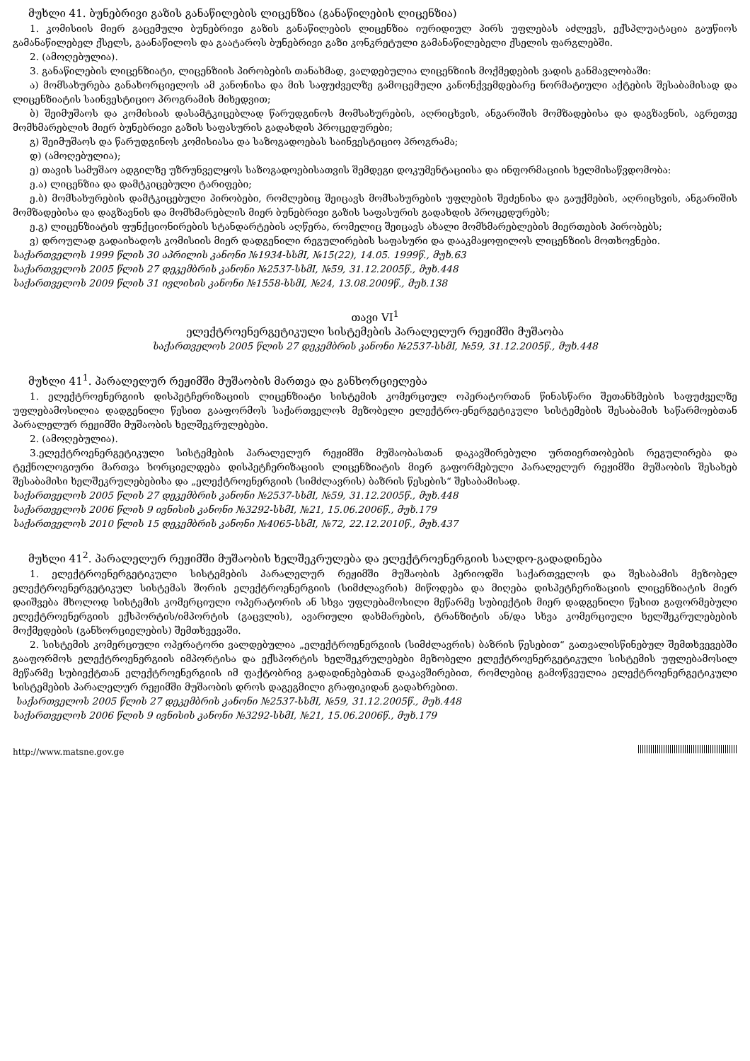მუხლი 41. ბუნებრივი გაზის განაწილების ლიცენზია (განაწილების ლიცენზია)
1. კომისიის მიერ გაცემული ბუნებრივი გაზის განაწილების ლიცენზია იურიდიულ პირს უფლებას აძლევს, ექსპლუატაცია გაუწიოს გამანაწილებელ ქსელს, გაანაწილოს და გაატაროს ბუნებრივი გაზი კონკრეტული გამანაწილებელი ქსელის ფარგლებში.
2. (ამოღებულია).
3. განაწილების ლიცენზიატი, ლიცენზიის პირობების თანახმად, ვალდებულია ლიცენზიის მოქმედების ვადის განმავლობაში:
ა) მომსახურება განახორციელოს ამ კანონისა და მის საფუძველზე გამოცემული კანონქვემდებარე ნორმატიული აქტების შესაბამისად და ლიცენზიატის საინვესტიციო პროგრამის მიხედვით;
ბ) შეიმუშაოს და კომისიას დასამტკიცებლად წარუდგინოს მომსახურების, აღრიცხვის, ანგარიშის მომზადებისა და დაგზავნის, აგრეთვე მომხმარებლის მიერ ბუნებრივი გაზის საფასურის გადახდის პროცედურები;
გ) შეიმუშაოს და წარუდგინოს კომისიასა და საზოგადოებას საინვესტიციო პროგრამა;
დ) (ამოღებულია);
ე) თავის სამუშაო ადგილზე უზრუნველყოს საზოგადოებისათვის შემდეგი დოკუმენტაციისა და ინფორმაციის ხელმისაწვდომობა:
ე.ა) ლიცენზია და დამტკიცებული ტარიფები;
ე.ბ) მომსახურების დამტკიცებული პირობები, რომლებიც შეიცავს მომსახურების უფლების შეძენისა და გაუქმების, აღრიცხვის, ანგარიშის მომზადებისა და დაგზავნის და მომხმარებლის მიერ ბუნებრივი გაზის საფასურის გადახდის პროცედურებს;
ე.გ) ლიცენზიატის ფუნქციონირების სტანდარტების აღწერა, რომელიც შეიცავს ახალი მომხმარებლების მიერთების პირობებს;
ვ) დროულად გადაიხადოს კომისიის მიერ დადგენილი რეგულირების საფასური და დააკმაყოფილოს ლიცენზიის მოთხოვნები.
საქართველოს 1999 წლის 30 აპრილის კანონი №1934-სსმI, №15(22), 14.05. 1999წ., მუხ.63
საქართველოს 2005 წლის 27 დეკემბრის კანონი №2537-სსმI, №59, 31.12.2005წ., მუხ.448
საქართველოს 2009 წლის 31 ივლისის კანონი №1558-სსმI, №24, 13.08.2009წ., მუხ.138
თავი VI<sup>1</sup>
ელექტროენერგეტიკული სისტემების პარალელურ რეჟიმში მუშაობა
საქართველოს 2005 წლის 27 დეკემბრის კანონი №2537-სსმI, №59, 31.12.2005წ., მუხ.448
მუხლი 41<sup>1</sup>. პარალელურ რეჟიმში მუშაობის მართვა და განხორციელება
1. ელექტროენერგიის დისპეტჩერიზაციის ლიცენზიატი სისტემის კომერციულ ოპერატორთან წინასწარი შეთანხმების საფუძველზე უფლებამოსილია დადგენილი წესით გააფორმოს საქართველოს მეზობელი ელექტრო-ენერგეტიკული სისტემების შესაბამის საწარმოებთან პარალელურ რეჟიმში მუშაობის ხელშეკრულებები.
2. (ამოღებულია).
3.ელექტროენერგეტიკული სისტემების პარალელურ რეჟიმში მუშაობასთან დაკავშირებული ურთიერთობების რეგულირება და ტექნოლოგიური მართვა ხორციელდება დისპეტჩერიზაციის ლიცენზიატის მიერ გაფორმებული პარალელურ რეჟიმში მუშაობის შესახებ შესაბამისი ხელშეკრულებებისა და „ელექტროენერგიის (სიმძლავრის) ბაზრის წესების“ შესაბამისად.
საქართველოს 2005 წლის 27 დეკემბრის კანონი №2537-სსმI, №59, 31.12.2005წ., მუხ.448
საქართველოს 2006 წლის 9 ივნისის კანონი №3292-სსმI, №21, 15.06.2006წ., მუხ.179
საქართველოს 2010 წლის 15 დეკემბრის კანონი №4065-სსმI, №72, 22.12.2010წ., მუხ.437
მუხლი 41<sup>2</sup>. პარალელურ რეჟიმში მუშაობის ხელშეკრულება და ელექტროენერგიის სალდო-გადადინება
1. ელექტროენერგეტიკული სისტემების პარალელურ რეჟიმში მუშაობის პერიოდში საქართველოს და შესაბამის მეზობელ ელექტროენერგეტიკულ სისტემას შორის ელექტროენერგიის (სიმძლავრის) მიწოდება და მიღება დისპეტჩერიზაციის ლიცენზიატის მიერ დაიშვება მხოლოდ სისტემის კომერციული ოპერატორის ან სხვა უფლებამოსილი მეწარმე სუბიექტის მიერ დადგენილი წესით გაფორმებული ელექტროენერგიის ექსპორტის/იმპორტის (გაცვლის), ავარიული დახმარების, ტრანზიტის ან/და სხვა კომერციული ხელშეკრულებების მოქმედების (განხორციელების) შემთხვევაში.
2. სისტემის კომერციული ოპერატორი ვალდებულია „ელექტროენერგიის (სიმძლავრის) ბაზრის წესებით“ გათვალისწინებულ შემთხვევებში გააფორმოს ელექტროენერგიის იმპორტისა და ექსპორტის ხელშეკრულებები მეზობელი ელექტროენერგეტიკული სისტემის უფლებამოსილ მეწარმე სუბიექტთან ელექტროენერგიის იმ ფაქტობრივ გადადინებებთან დაკავშირებით, რომლებიც გამოწვეულია ელექტროენერგეტიკული სისტემების პარალელურ რეჟიმში მუშაობის დროს დაგეგმილი გრაფიკიდან გადახრებით.
საქართველოს 2005 წლის 27 დეკემბრის კანონი №2537-სსმI, №59, 31.12.2005წ., მუხ.448
საქართველოს 2006 წლის 9 ივნისის კანონი №3292-სსმI, №21, 15.06.2006წ., მუხ.179
http://www.matsne.gov.ge